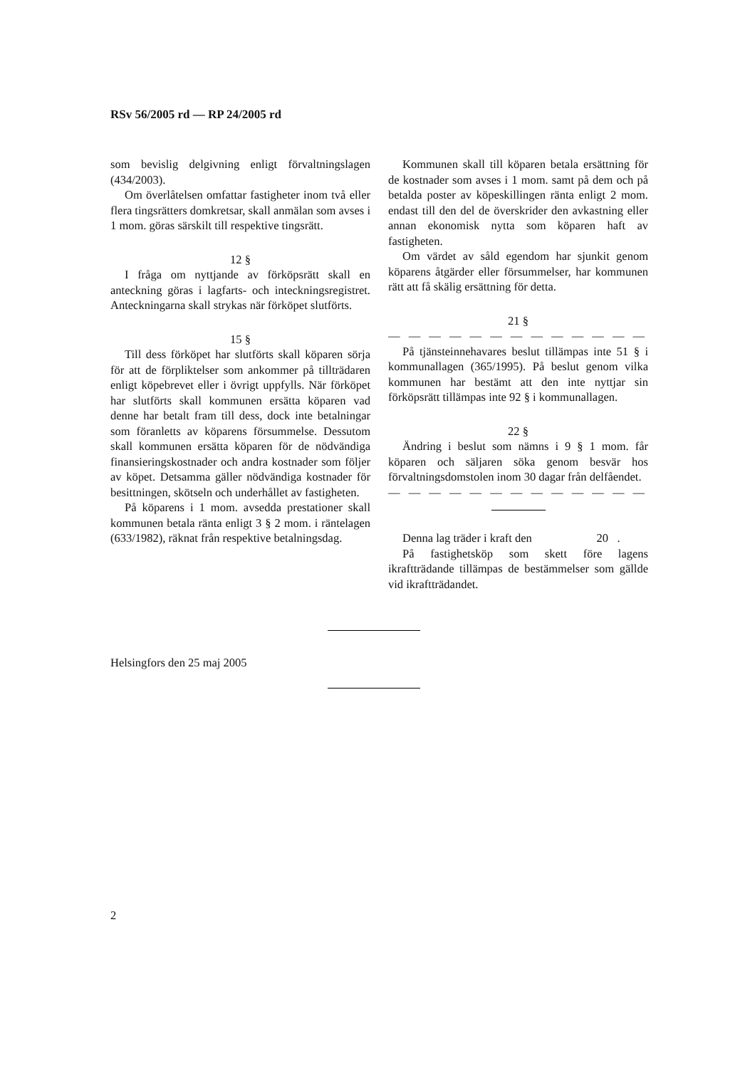RSv 56/2005 rd — RP 24/2005 rd
som bevislig delgivning enligt förvaltningslagen (434/2003).
Om överlåtelsen omfattar fastigheter inom två eller flera tingsrätters domkretsar, skall anmälan som avses i 1 mom. göras särskilt till respektive tingsrätt.
12 §
I fråga om nyttjande av förköpsrätt skall en anteckning göras i lagfarts- och inteckningsregistret. Anteckningarna skall strykas när förköpet slutförts.
15 §
Till dess förköpet har slutförts skall köparen sörja för att de förpliktelser som ankommer på tillträdaren enligt köpebrevet eller i övrigt uppfylls. När förköpet har slutförts skall kommunen ersätta köparen vad denne har betalt fram till dess, dock inte betalningar som föranletts av köparens försummelse. Dessutom skall kommunen ersätta köparen för de nödvändiga finansieringskostnader och andra kostnader som följer av köpet. Detsamma gäller nödvändiga kostnader för besittningen, skötseln och underhållet av fastigheten.
På köparens i 1 mom. avsedda prestationer skall kommunen betala ränta enligt 3 § 2 mom. i räntelagen (633/1982), räknat från respektive betalningsdag.
Kommunen skall till köparen betala ersättning för de kostnader som avses i 1 mom. samt på dem och på betalda poster av köpeskillingen ränta enligt 2 mom. endast till den del de överskrider den avkastning eller annan ekonomisk nytta som köparen haft av fastigheten.
Om värdet av såld egendom har sjunkit genom köparens åtgärder eller försummelser, har kommunen rätt att få skälig ersättning för detta.
21 §
— — — — — — — — — — — — — —
På tjänsteinnehavares beslut tillämpas inte 51 § i kommunallagen (365/1995). På beslut genom vilka kommunen har bestämt att den inte nyttjar sin förköpsrätt tillämpas inte 92 § i kommunallagen.
22 §
Ändring i beslut som nämns i 9 § 1 mom. får köparen och säljaren söka genom besvär hos förvaltningsdomstolen inom 30 dagar från delfåendet.
— — — — — — — — — — — — — —
Denna lag träder i kraft den 20 .
På fastighetsköp som skett före lagens ikraftträdande tillämpas de bestämmelser som gällde vid ikraftträdandet.
Helsingfors den 25 maj 2005
2